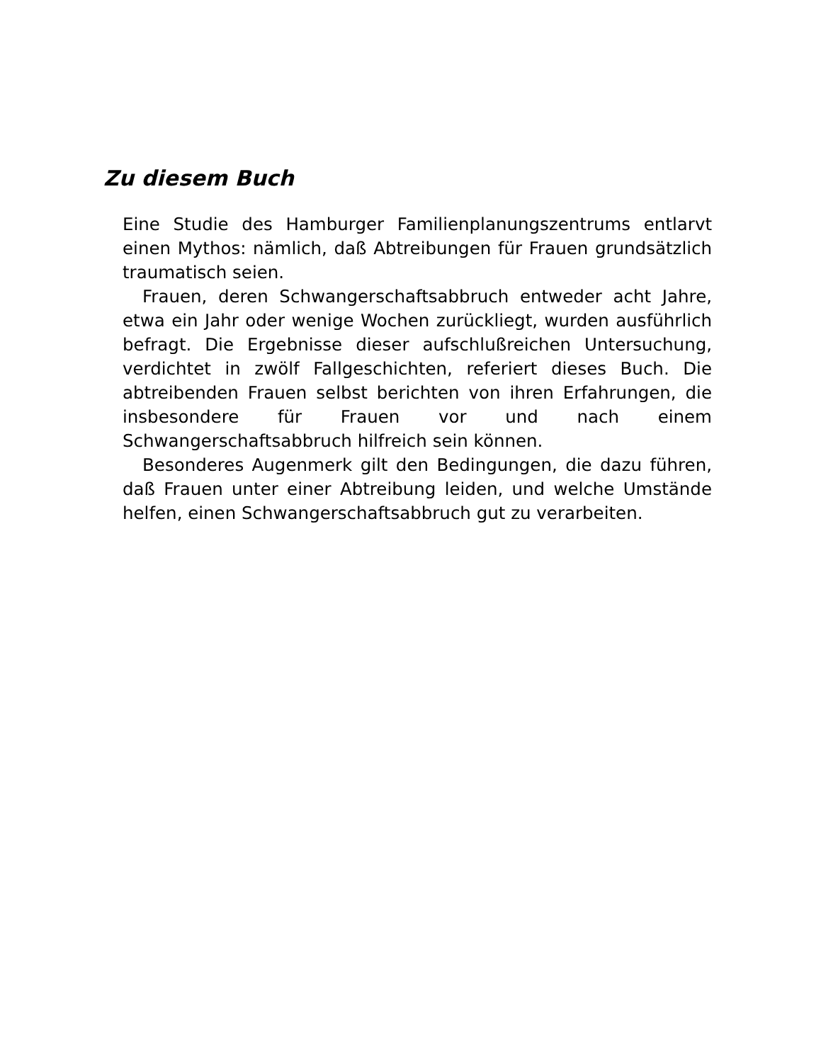Zu diesem Buch
Eine Studie des Hamburger Familienplanungszentrums entlarvt einen Mythos: nämlich, daß Abtreibungen für Frauen grundsätzlich traumatisch seien.
Frauen, deren Schwangerschaftsabbruch entweder acht Jahre, etwa ein Jahr oder wenige Wochen zurückliegt, wurden ausführlich befragt. Die Ergebnisse dieser aufschlußreichen Untersuchung, verdichtet in zwölf Fallgeschichten, referiert dieses Buch. Die abtreibenden Frauen selbst berichten von ihren Erfahrungen, die insbesondere für Frauen vor und nach einem Schwangerschaftsabbruch hilfreich sein können.
Besonderes Augenmerk gilt den Bedingungen, die dazu führen, daß Frauen unter einer Abtreibung leiden, und welche Umstände helfen, einen Schwangerschaftsabbruch gut zu verarbeiten.